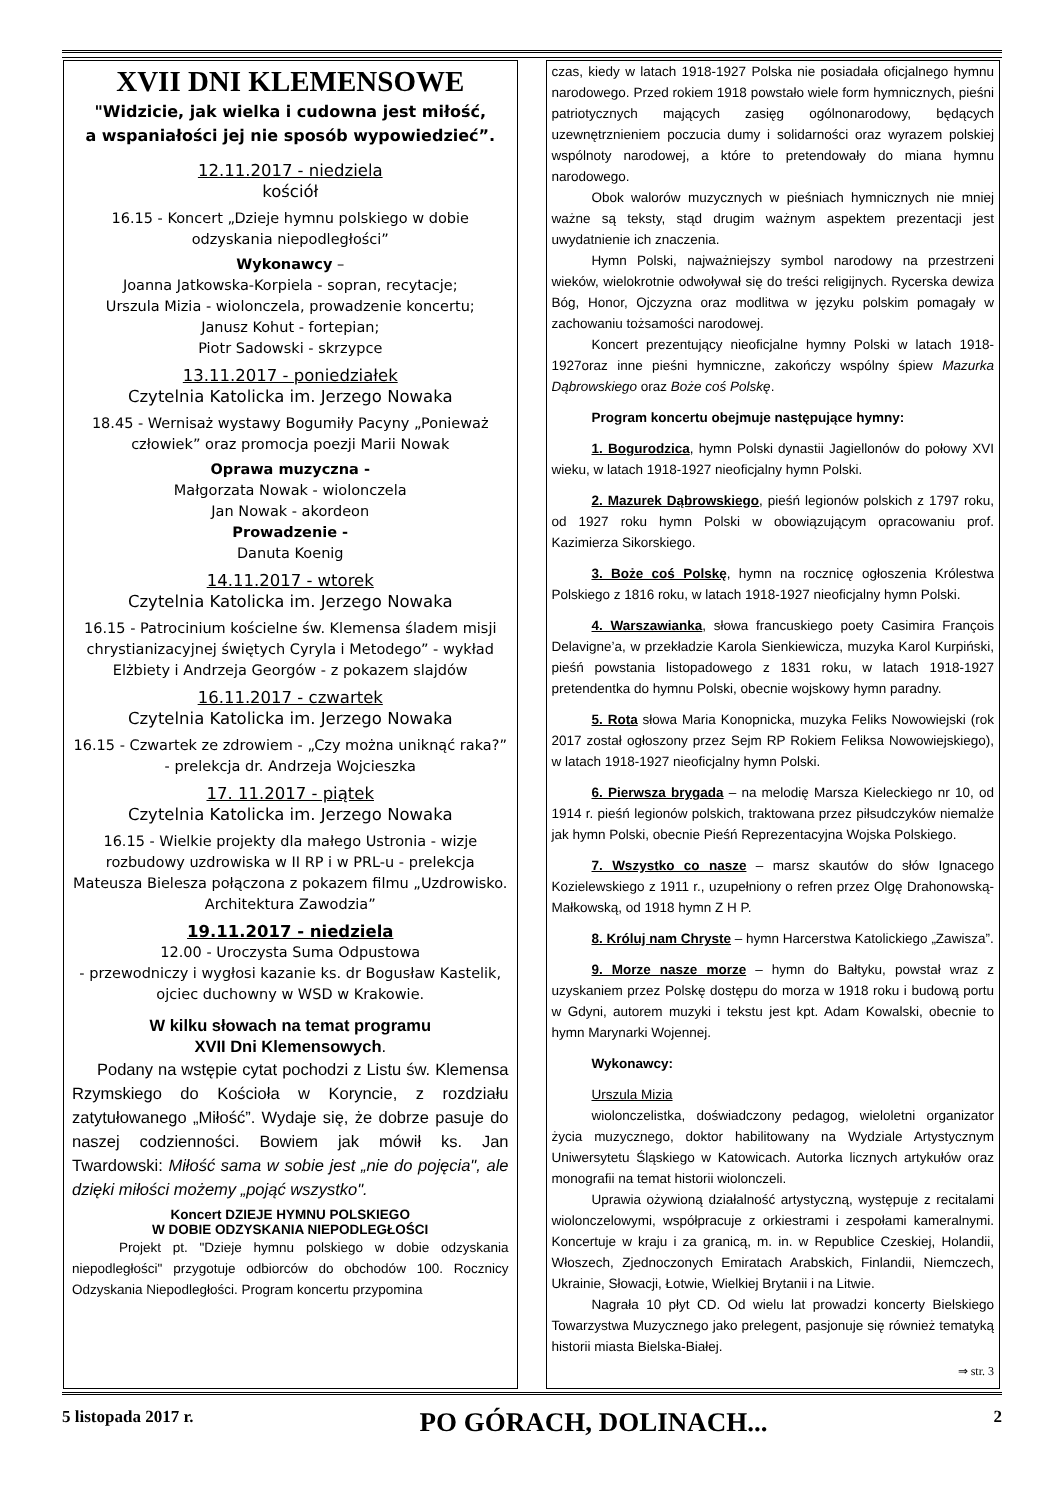XVII DNI KLEMENSOWE
"Widzicie, jak wielka i cudowna jest miłość,
a wspaniałości jej nie sposób wypowiedzieć”.
12.11.2017 - niedziela
kościół
16.15 - Koncert „Dzieje hymnu polskiego w dobie odzyskania niepodległości”
Wykonawcy –
Joanna Jatkowska-Korpiela - sopran, recytacje;
Urszula Mizia - wiolonczela, prowadzenie koncertu;
Janusz Kohut - fortepian;
Piotr Sadowski - skrzypce
13.11.2017 - poniedziałek
Czytelnia Katolicka im. Jerzego Nowaka
18.45 - Wernisaż wystawy Bogumiły Pacyny „Ponieważ człowiek” oraz promocja poezji Marii Nowak
Oprawa muzyczna -
Małgorzata Nowak - wiolonczela
Jan Nowak - akordeon
Prowadzenie -
Danuta Koenig
14.11.2017 - wtorek
Czytelnia Katolicka im. Jerzego Nowaka
16.15 - Patrocinium kościelne św. Klemensa śladem misji chrystianizacyjnej świętych Cyryla i Metodego” - wykład Elżbiety i Andrzeja Georgów - z pokazem slajdów
16.11.2017 - czwartek
Czytelnia Katolicka im. Jerzego Nowaka
16.15 - Czwartek ze zdrowiem - „Czy można uniknąć raka?” - prelekcja dr. Andrzeja Wojcieszka
17. 11.2017 - piątek
Czytelnia Katolicka im. Jerzego Nowaka
16.15 - Wielkie projekty dla małego Ustronia - wizje rozbudowy uzdrowiska w II RP i w PRL-u - prelekcja Mateusza Bielesza połączona z pokazem filmu „Uzdrowisko. Architektura Zawodzia”
19.11.2017 - niedziela
12.00 - Uroczysta Suma Odpustowa
- przewodniczy i wygłosi kazanie ks. dr Bogusław Kastelik, ojciec duchowny w WSD w Krakowie.
W kilku słowach na temat programu
XVII Dni Klemensowych.
Podany na wstępie cytat pochodzi z Listu św. Klemensa Rzymskiego do Kościoła w Koryncie, z rozdziału zatytułowanego „Miłość”. Wydaje się, że dobrze pasuje do naszej codzienności. Bowiem jak mówił ks. Jan Twardowski: Miłość sama w sobie jest „nie do pojęcia", ale dzięki miłości możemy „pojąć wszystko".
Koncert DZIEJE HYMNU POLSKIEGO
W DOBIE ODZYSKANIA NIEPODLEGŁOŚCI
Projekt pt. "Dzieje hymnu polskiego w dobie odzyskania niepodległości" przygotuje odbiorców do obchodów 100. Rocznicy Odzyskania Niepodległości. Program koncertu przypomina
czas, kiedy w latach 1918-1927 Polska nie posiadała oficjalnego hymnu narodowego. Przed rokiem 1918 powstało wiele form hymnicznych, pieśni patriotycznych mających zasięg ogólnonarodowy, będących uzewnętrznieniem poczucia dumy i solidarności oraz wyrazem polskiej wspólnoty narodowej, a które to pretendowały do miana hymnu narodowego.
Obok walorów muzycznych w pieśniach hymnicznych nie mniej ważne są teksty, stąd drugim ważnym aspektem prezentacji jest uwydatnienie ich znaczenia.
Hymn Polski, najważniejszy symbol narodowy na przestrzeni wieków, wielokrotnie odwoływał się do treści religijnych. Rycerska dewiza Bóg, Honor, Ojczyzna oraz modlitwa w języku polskim pomagały w zachowaniu tożsamości narodowej.
Koncert prezentujący nieoficjalne hymny Polski w latach 1918-1927oraz inne pieśni hymniczne, zakończy wspólny śpiew Mazurka Dąbrowskiego oraz Boże coś Polskę.
Program koncertu obejmuje następujące hymny:
1. Bogurodzica, hymn Polski dynastii Jagiellonów do połowy XVI wieku, w latach 1918-1927 nieoficjalny hymn Polski.
2. Mazurek Dąbrowskiego, pieśń legionów polskich z 1797 roku, od 1927 roku hymn Polski w obowiązującym opracowaniu prof. Kazimierza Sikorskiego.
3. Boże coś Polskę, hymn na rocznicę ogłoszenia Królestwa Polskiego z 1816 roku, w latach 1918-1927 nieoficjalny hymn Polski.
4. Warszawianka, słowa francuskiego poety Casimira François Delavigne’a, w przekładzie Karola Sienkiewicza, muzyka Karol Kurpiński, pieśń powstania listopadowego z 1831 roku, w latach 1918-1927 pretendentka do hymnu Polski, obecnie wojskowy hymn paradny.
5. Rota słowa Maria Konopnicka, muzyka Feliks Nowowiejski (rok 2017 został ogłoszony przez Sejm RP Rokiem Feliksa Nowowiejskiego), w latach 1918-1927 nieoficjalny hymn Polski.
6. Pierwsza brygada – na melodię Marsza Kieleckiego nr 10, od 1914 r. pieśń legionów polskich, traktowana przez piłsudczyków niemalże jak hymn Polski, obecnie Pieśń Reprezentacyjna Wojska Polskiego.
7. Wszystko co nasze – marsz skautów do słów Ignacego Kozielewskiego z 1911 r., uzupełniony o refren przez Olgę Drahonowską-Małkowską, od 1918 hymn Z H P.
8. Króluj nam Chryste – hymn Harcerstwa Katolickiego „Zawisza”.
9. Morze nasze morze – hymn do Bałtyku, powstał wraz z uzyskaniem przez Polskę dostępu do morza w 1918 roku i budową portu w Gdyni, autorem muzyki i tekstu jest kpt. Adam Kowalski, obecnie to hymn Marynarki Wojennej.
Wykonawcy:
Urszula Mizia
wiolonczelistka, doświadczony pedagog, wieloletni organizator życia muzycznego, doktor habilitowany na Wydziale Artystycznym Uniwersytetu Śląskiego w Katowicach. Autorka licznych artykułów oraz monografii na temat historii wiolonczeli.
Uprawia ożywioną działalność artystyczną, występuje z recitalami wiolonczelowymi, współpracuje z orkiestrami i zespołami kameralnymi. Koncertuje w kraju i za granicą, m. in. w Republice Czeskiej, Holandii, Włoszech, Zjednoczonych Emiratach Arabskich, Finlandii, Niemczech, Ukrainie, Słowacji, Łotwie, Wielkiej Brytanii i na Litwie.
Nagrała 10 płyt CD. Od wielu lat prowadzi koncerty Bielskiego Towarzystwa Muzycznego jako prelegent, pasjonuje się również tematyką historii miasta Bielska-Białej.
⇒ str. 3
5 listopada 2017 r. PO GÓRACH, DOLINACH... 2